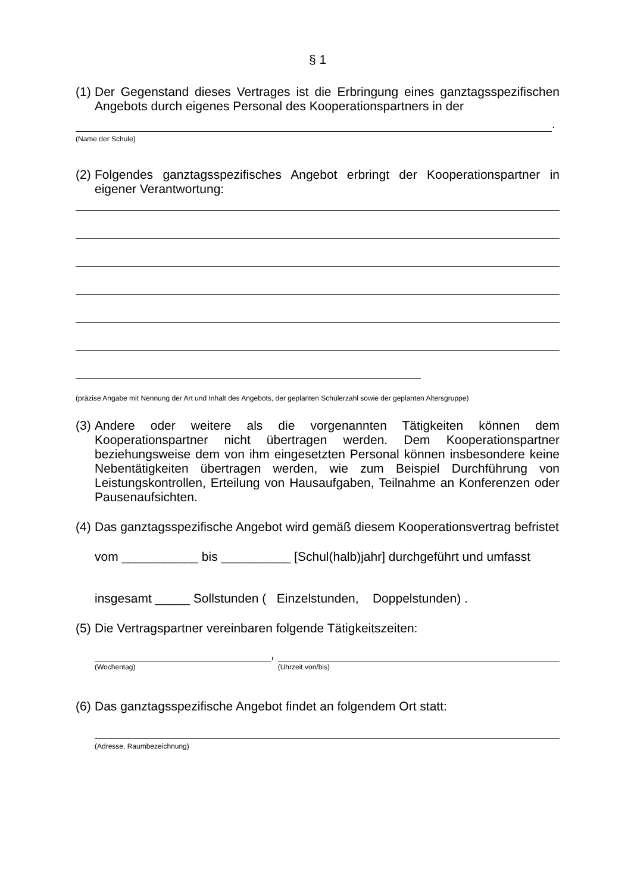§ 1
(1) Der Gegenstand dieses Vertrages ist die Erbringung eines ganztagsspezifischen Angebots durch eigenes Personal des Kooperationspartners in der
.
(Name der Schule)
(2) Folgendes ganztagsspezifisches Angebot erbringt der Kooperationspartner in eigener Verantwortung:
(präzise Angabe mit Nennung der Art und Inhalt des Angebots, der geplanten Schülerzahl sowie der geplanten Altersgruppe)
(3) Andere oder weitere als die vorgenannten Tätigkeiten können dem Kooperationspartner nicht übertragen werden. Dem Kooperationspartner beziehungsweise dem von ihm eingesetzten Personal können insbesondere keine Nebentätigkeiten übertragen werden, wie zum Beispiel Durchführung von Leistungskontrollen, Erteilung von Hausaufgaben, Teilnahme an Konferenzen oder Pausenaufsichten.
(4) Das ganztagsspezifische Angebot wird gemäß diesem Kooperationsvertrag befristet
vom ___________ bis __________ [Schul(halb)jahr] durchgeführt und umfasst
insgesamt _____ Sollstunden ( Einzelstunden, Doppelstunden) .
(5) Die Vertragspartner vereinbaren folgende Tätigkeitszeiten:
(Wochentag)
,
(Uhrzeit von/bis)
(6) Das ganztagsspezifische Angebot findet an folgendem Ort statt:
(Adresse, Raumbezeichnung)